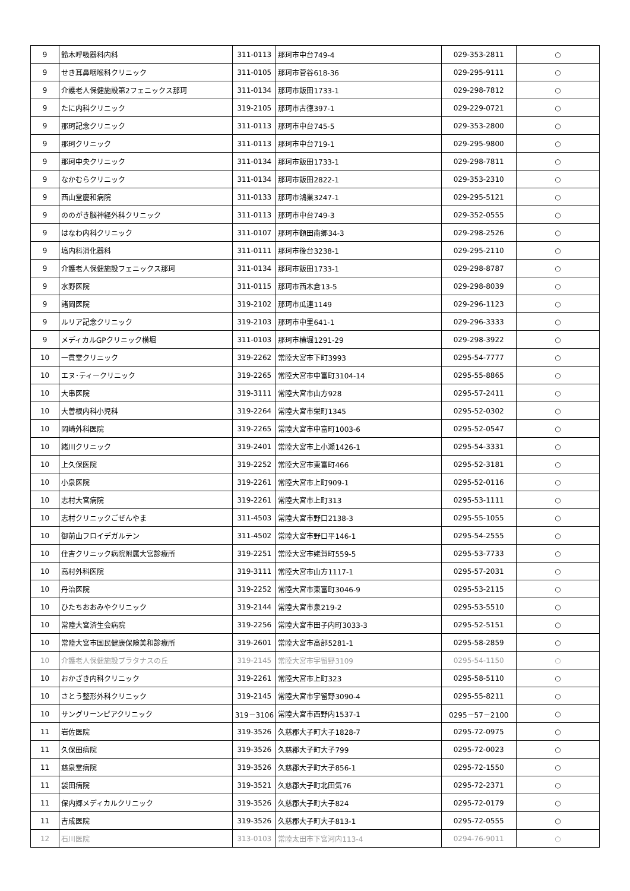| 9 | 鈴木呼吸器科内科 | 311-0113 | 那珂市中台749-4 | 029-353-2811 | ○ |
| 9 | せき耳鼻咽喉科クリニック | 311-0105 | 那珂市菅谷618-36 | 029-295-9111 | ○ |
| 9 | 介護老人保健施設第2フェニックス那珂 | 311-0134 | 那珂市飯田1733-1 | 029-298-7812 | ○ |
| 9 | たに内科クリニック | 319-2105 | 那珂市古徳397-1 | 029-229-0721 | ○ |
| 9 | 那珂記念クリニック | 311-0113 | 那珂市中台745-5 | 029-353-2800 | ○ |
| 9 | 那珂クリニック | 311-0113 | 那珂市中台719-1 | 029-295-9800 | ○ |
| 9 | 那珂中央クリニック | 311-0134 | 那珂市飯田1733-1 | 029-298-7811 | ○ |
| 9 | なかむらクリニック | 311-0134 | 那珂市飯田2822-1 | 029-353-2310 | ○ |
| 9 | 西山堂慶和病院 | 311-0133 | 那珂市鴻巣3247-1 | 029-295-5121 | ○ |
| 9 | ののがき脳神経外科クリニック | 311-0113 | 那珂市中台749-3 | 029-352-0555 | ○ |
| 9 | はなわ内科クリニック | 311-0107 | 那珂市額田南郷34-3 | 029-298-2526 | ○ |
| 9 | 塙内科消化器科 | 311-0111 | 那珂市後台3238-1 | 029-295-2110 | ○ |
| 9 | 介護老人保健施設フェニックス那珂 | 311-0134 | 那珂市飯田1733-1 | 029-298-8787 | ○ |
| 9 | 水野医院 | 311-0115 | 那珂市西木倉13-5 | 029-298-8039 | ○ |
| 9 | 諸岡医院 | 319-2102 | 那珂市瓜連1149 | 029-296-1123 | ○ |
| 9 | ルリア記念クリニック | 319-2103 | 那珂市中里641-1 | 029-296-3333 | ○ |
| 9 | メディカルGPクリニック横堀 | 311-0103 | 那珂市横堀1291-29 | 029-298-3922 | ○ |
| 10 | 一貫堂クリニック | 319-2262 | 常陸大宮市下町3993 | 0295-54-7777 | ○ |
| 10 | エヌ･ティークリニック | 319-2265 | 常陸大宮市中富町3104-14 | 0295-55-8865 | ○ |
| 10 | 大串医院 | 319-3111 | 常陸大宮市山方928 | 0295-57-2411 | ○ |
| 10 | 大曽根内科小児科 | 319-2264 | 常陸大宮市栄町1345 | 0295-52-0302 | ○ |
| 10 | 岡崎外科医院 | 319-2265 | 常陸大宮市中富町1003-6 | 0295-52-0547 | ○ |
| 10 | 緒川クリニック | 319-2401 | 常陸大宮市上小瀬1426-1 | 0295-54-3331 | ○ |
| 10 | 上久保医院 | 319-2252 | 常陸大宮市東富町466 | 0295-52-3181 | ○ |
| 10 | 小泉医院 | 319-2261 | 常陸大宮市上町909-1 | 0295-52-0116 | ○ |
| 10 | 志村大宮病院 | 319-2261 | 常陸大宮市上町313 | 0295-53-1111 | ○ |
| 10 | 志村クリニックごぜんやま | 311-4503 | 常陸大宮市野口2138-3 | 0295-55-1055 | ○ |
| 10 | 御前山フロイデガルテン | 311-4502 | 常陸大宮市野口平146-1 | 0295-54-2555 | ○ |
| 10 | 住吉クリニック病院附属大宮診療所 | 319-2251 | 常陸大宮市姥賀町559-5 | 0295-53-7733 | ○ |
| 10 | 高村外科医院 | 319-3111 | 常陸大宮市山方1117-1 | 0295-57-2031 | ○ |
| 10 | 丹治医院 | 319-2252 | 常陸大宮市東富町3046-9 | 0295-53-2115 | ○ |
| 10 | ひたちおおみやクリニック | 319-2144 | 常陸大宮市泉219-2 | 0295-53-5510 | ○ |
| 10 | 常陸大宮済生会病院 | 319-2256 | 常陸大宮市田子内町3033-3 | 0295-52-5151 | ○ |
| 10 | 常陸大宮市国民健康保険美和診療所 | 319-2601 | 常陸大宮市高部5281-1 | 0295-58-2859 | ○ |
| 10 | 介護老人保健施設プラタナスの丘 | 319-2145 | 常陸大宮市宇留野3109 | 0295-54-1150 | ○ |
| 10 | おかざき内科クリニック | 319-2261 | 常陸大宮市上町323 | 0295-58-5110 | ○ |
| 10 | さとう整形外科クリニック | 319-2145 | 常陸大宮市宇留野3090-4 | 0295-55-8211 | ○ |
| 10 | サングリーンピアクリニック | 319－3106 | 常陸大宮市西野内1537-1 | 0295－57－2100 | ○ |
| 11 | 岩佐医院 | 319-3526 | 久慈郡大子町大子1828-7 | 0295-72-0975 | ○ |
| 11 | 久保田病院 | 319-3526 | 久慈郡大子町大子799 | 0295-72-0023 | ○ |
| 11 | 慈泉堂病院 | 319-3526 | 久慈郡大子町大子856-1 | 0295-72-1550 | ○ |
| 11 | 袋田病院 | 319-3521 | 久慈郡大子町北田気76 | 0295-72-2371 | ○ |
| 11 | 保内郷メディカルクリニック | 319-3526 | 久慈郡大子町大子824 | 0295-72-0179 | ○ |
| 11 | 吉成医院 | 319-3526 | 久慈郡大子町大子813-1 | 0295-72-0555 | ○ |
| 12 | 石川医院 | 313-0103 | 常陸太田市下宮河内113-4 | 0294-76-9011 | ○ |